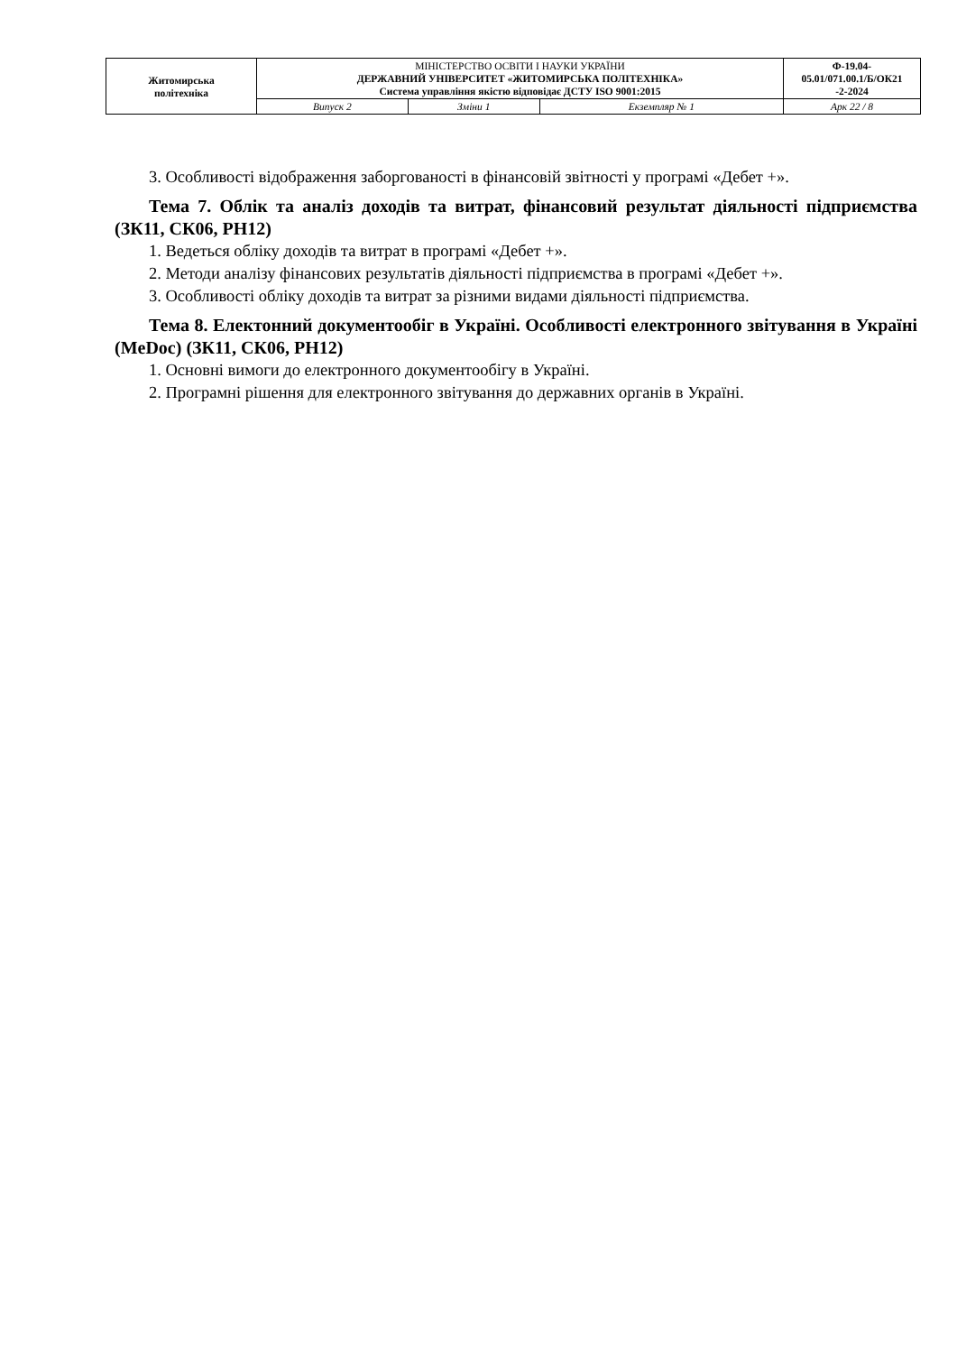| Житомирська політехніка | МІНІСТЕРСТВО ОСВІТИ І НАУКИ УКРАЇНИ ДЕРЖАВНИЙ УНІВЕРСИТЕТ «ЖИТОМИРСЬКА ПОЛІТЕХНІКА» Система управління якістю відповідає ДСТУ ISO 9001:2015 | | | Ф-19.04- 05.01/071.00.1/Б/ОК21 -2-2024 |
| | Випуск 2 | Зміни 1 | Екземпляр № 1 | Арк 22 / 8 |
3. Особливості відображення заборгованості в фінансовій звітності у програмі «Дебет +».
Тема 7. Облік та аналіз доходів та витрат, фінансовий результат діяльності підприємства (ЗК11, СК06, РН12)
1. Ведеться обліку доходів та витрат в програмі «Дебет +».
2. Методи аналізу фінансових результатів діяльності підприємства в програмі «Дебет +».
3. Особливості обліку доходів та витрат за різними видами діяльності підприємства.
Тема 8. Електонний документообіг в Україні. Особливості електронного звітування в Україні (MeDoc) (ЗК11, СК06, РН12)
1. Основні вимоги до електронного документообігу в Україні.
2. Програмні рішення для електронного звітування до державних органів в Україні.